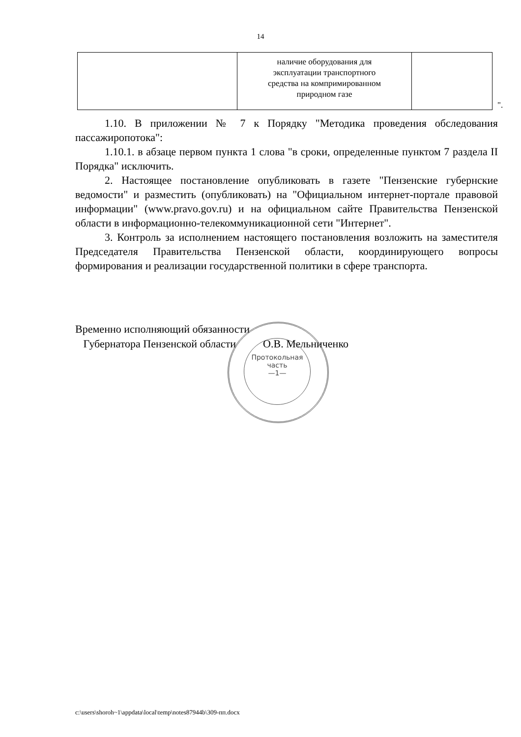14
| | наличие оборудования для эксплуатации транспортного средства на компримированном природном газе | |
".
1.10. В приложении № 7 к Порядку "Методика проведения обследования пассажиропотока":
1.10.1. в абзаце первом пункта 1 слова "в сроки, определенные пунктом 7 раздела II Порядка" исключить.
2. Настоящее постановление опубликовать в газете "Пензенские губернские ведомости" и разместить (опубликовать) на "Официальном интернет-портале правовой информации" (www.pravo.gov.ru) и на официальном сайте Правительства Пензенской области в информационно-телекоммуникационной сети "Интернет".
3. Контроль за исполнением настоящего постановления возложить на заместителя Председателя Правительства Пензенской области, координирующего вопросы формирования и реализации государственной политики в сфере транспорта.
Временно исполняющий обязанности
Губернатора Пензенской области О.В. Мельниченко
Протокольная
часть
—1—
c:\users\shoroh~1\appdata\local\temp\notes87944b\309-пп.docx